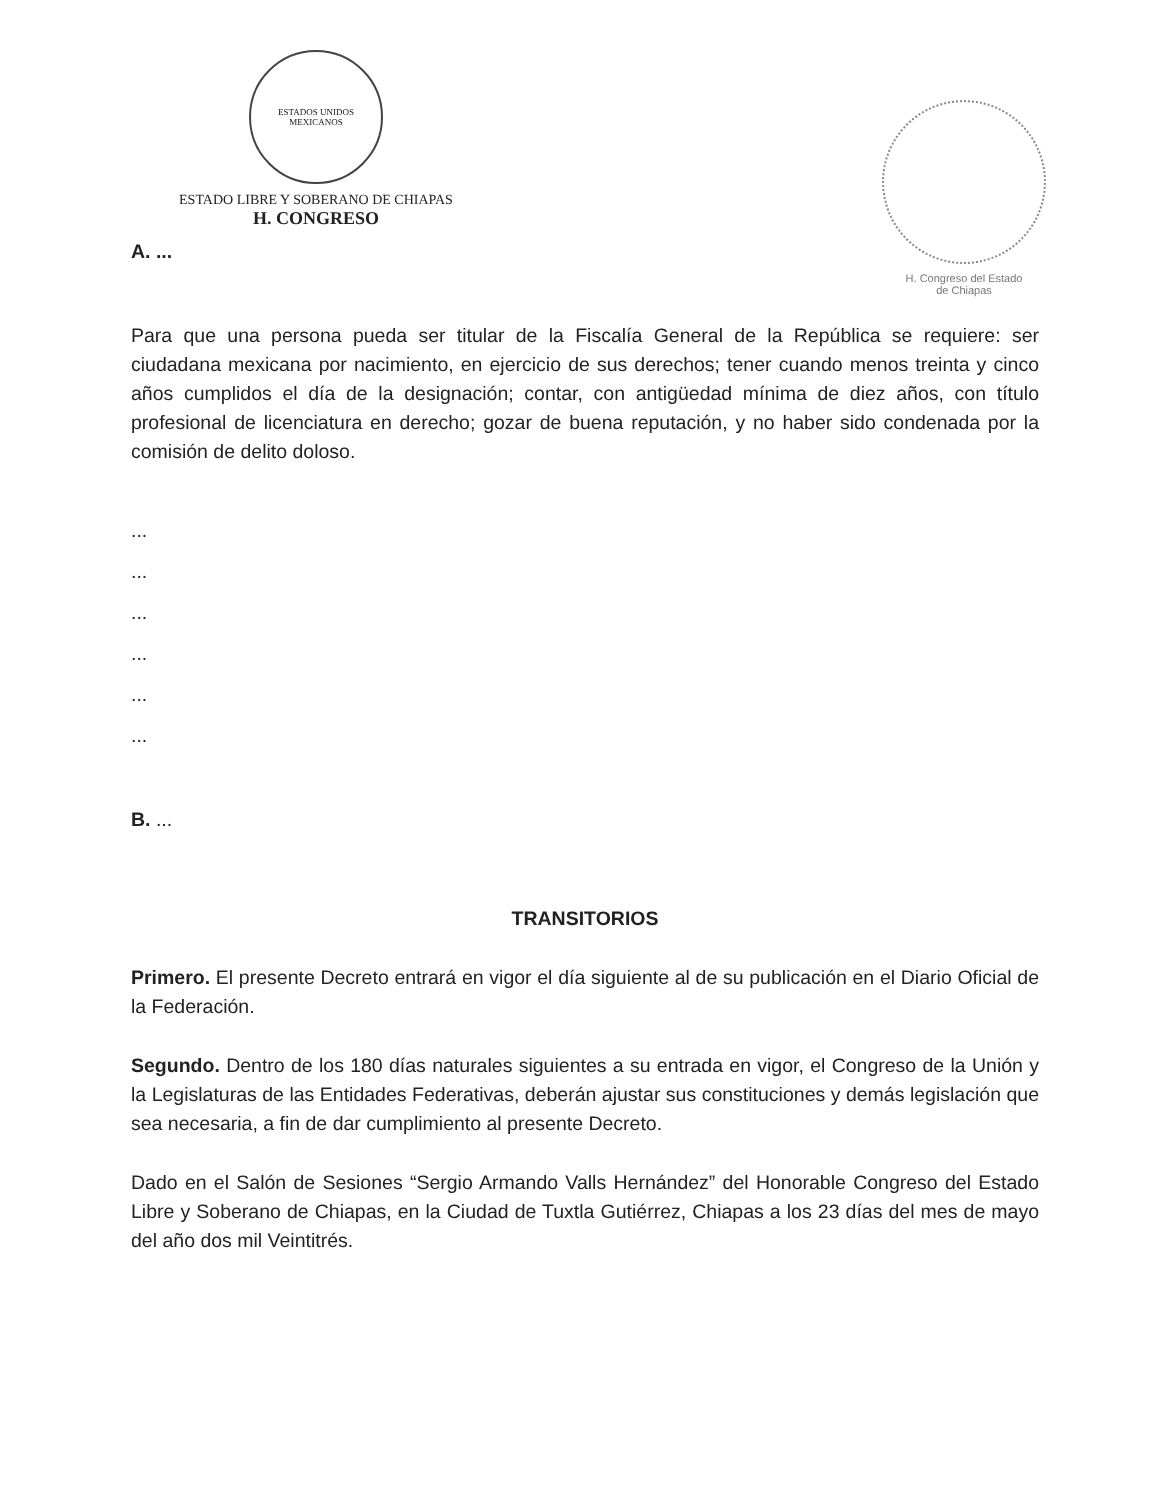ESTADOS UNIDOS MEXICANOS
ESTADO LIBRE Y SOBERANO DE CHIAPAS
H. CONGRESO
H. Congreso del Estado
de Chiapas
A. ...
Para que una persona pueda ser titular de la Fiscalía General de la República se requiere: ser ciudadana mexicana por nacimiento, en ejercicio de sus derechos; tener cuando menos treinta y cinco años cumplidos el día de la designación; contar, con antigüedad mínima de diez años, con título profesional de licenciatura en derecho; gozar de buena reputación, y no haber sido condenada por la comisión de delito doloso.
...
...
...
...
...
...
B. ...
TRANSITORIOS
Primero. El presente Decreto entrará en vigor el día siguiente al de su publicación en el Diario Oficial de la Federación.
Segundo. Dentro de los 180 días naturales siguientes a su entrada en vigor, el Congreso de la Unión y la Legislaturas de las Entidades Federativas, deberán ajustar sus constituciones y demás legislación que sea necesaria, a fin de dar cumplimiento al presente Decreto.
Dado en el Salón de Sesiones “Sergio Armando Valls Hernández” del Honorable Congreso del Estado Libre y Soberano de Chiapas, en la Ciudad de Tuxtla Gutiérrez, Chiapas a los 23 días del mes de mayo del año dos mil Veintitrés.